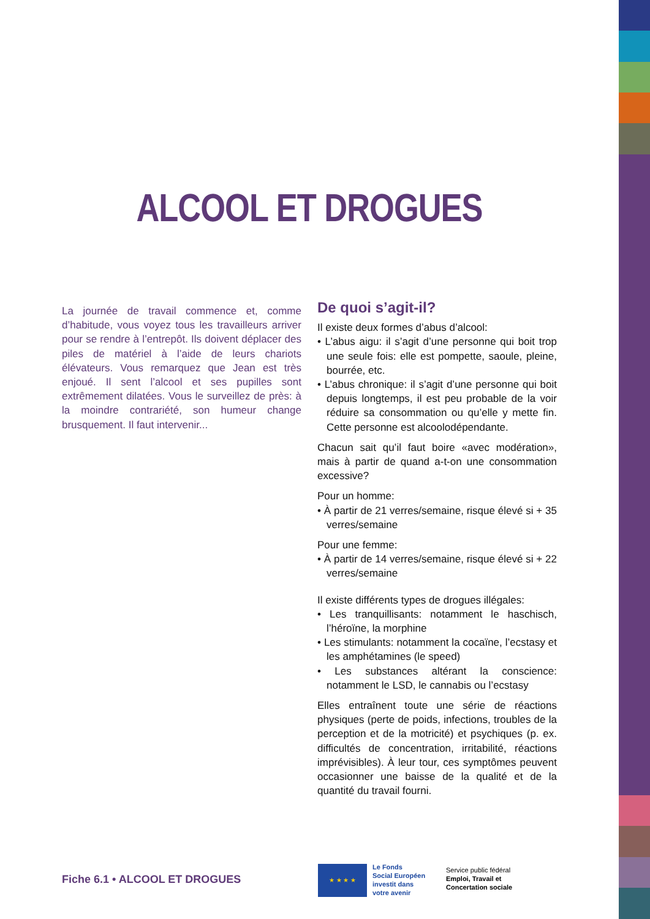ALCOOL ET DROGUES
La journée de travail commence et, comme d’habitude, vous voyez tous les travailleurs arriver pour se rendre à l’entrepôt. Ils doivent déplacer des piles de matériel à l’aide de leurs chariots élévateurs. Vous remarquez que Jean est très enjoué. Il sent l’alcool et ses pupilles sont extrêmement dilatées. Vous le surveillez de près: à la moindre contrariété, son humeur change brusquement. Il faut intervenir...
De quoi s’agit-il?
Il existe deux formes d’abus d’alcool:
• L’abus aigu: il s’agit d’une personne qui boit trop une seule fois: elle est pompette, saoule, pleine, bourrée, etc.
• L’abus chronique: il s’agit d’une personne qui boit depuis longtemps, il est peu probable de la voir réduire sa consommation ou qu’elle y mette fin. Cette personne est alcoolodépendante.
Chacun sait qu’il faut boire «avec modération», mais à partir de quand a-t-on une consommation excessive?
Pour un homme:
• À partir de 21 verres/semaine, risque élevé si + 35 verres/semaine
Pour une femme:
• À partir de 14 verres/semaine, risque élevé si + 22 verres/semaine
Il existe différents types de drogues illégales:
• Les tranquillisants: notamment le haschisch, l’héroïne, la morphine
• Les stimulants: notamment la cocaïne, l’ecstasy et les amphétamines (le speed)
• Les substances altérant la conscience: notamment le LSD, le cannabis ou l’ecstasy
Elles entraînent toute une série de réactions physiques (perte de poids, infections, troubles de la perception et de la motricité) et psychiques (p. ex. difficultés de concentration, irritabilité, réactions imprévisibles). À leur tour, ces symptômes peuvent occasionner une baisse de la qualité et de la quantité du travail fourni.
Fiche 6.1 • ALCOOL ET DROGUES
★ ★ ★ ★
Le Fonds
Social Européen
investit dans
votre avenir
Service public fédéral
Emploi, Travail et
Concertation sociale